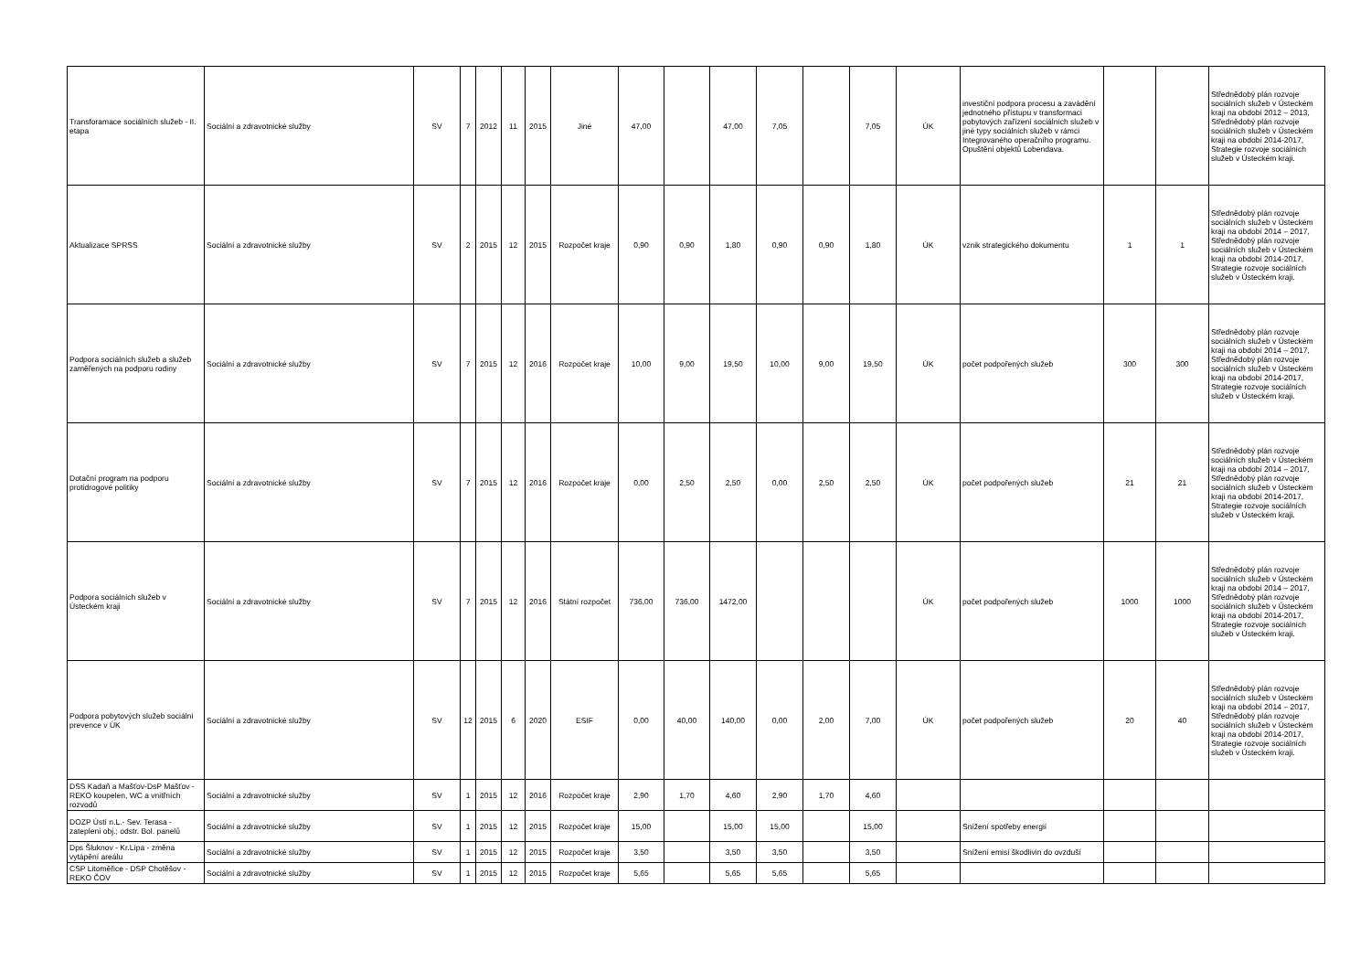| Transforamace sociálních služeb - II. etapa | Sociální a zdravotnické služby | SV | 7 | 2012 | 11 | 2015 | Jiné | 47,00 | | 47,00 | 7,05 | | 7,05 | ÚK | investiční podpora procesu a zavádění jednotného přístupu v transformaci pobytových zařízení sociálních služeb v jiné typy sociálních služeb v rámci Integrovaného operačního programu. Opuštění objektů Lobendava. | | | Střednědobý plán rozvoje sociálních služeb v Ústeckém kraji na období 2012 – 2013, Střednědobý plán rozvoje sociálních služeb v Ústeckém kraji na období 2014-2017, Strategie rozvoje sociálních služeb v Ústeckém kraji. |
| Aktualizace SPRSS | Sociální a zdravotnické služby | SV | 2 | 2015 | 12 | 2015 | Rozpočet kraje | 0,90 | 0,90 | 1,80 | 0,90 | 0,90 | 1,80 | ÚK | vznik strategického dokumentu | 1 | 1 | Střednědobý plán rozvoje sociálních služeb v Ústeckém kraji na období 2014 – 2017, Střednědobý plán rozvoje sociálních služeb v Ústeckém kraji na období 2014-2017, Strategie rozvoje sociálních služeb v Ústeckém kraji. |
| Podpora sociálních služeb a služeb zaměřených na podporu rodiny | Sociální a zdravotnické služby | SV | 7 | 2015 | 12 | 2016 | Rozpočet kraje | 10,00 | 9,00 | 19,50 | 10,00 | 9,00 | 19,50 | ÚK | počet podpořených služeb | 300 | 300 | Střednědobý plán rozvoje sociálních služeb v Ústeckém kraji na období 2014 – 2017, Střednědobý plán rozvoje sociálních služeb v Ústeckém kraji na období 2014-2017, Strategie rozvoje sociálních služeb v Ústeckém kraji. |
| Dotační program na podporu protidrogové politiky | Sociální a zdravotnické služby | SV | 7 | 2015 | 12 | 2016 | Rozpočet kraje | 0,00 | 2,50 | 2,50 | 0,00 | 2,50 | 2,50 | ÚK | počet podpořených služeb | 21 | 21 | Střednědobý plán rozvoje sociálních služeb v Ústeckém kraji na období 2014 – 2017, Střednědobý plán rozvoje sociálních služeb v Ústeckém kraji na období 2014-2017, Strategie rozvoje sociálních služeb v Ústeckém kraji. |
| Podpora sociálních služeb v Ústeckém kraji | Sociální a zdravotnické služby | SV | 7 | 2015 | 12 | 2016 | Státní rozpočet | 736,00 | 736,00 | 1472,00 | | | | ÚK | počet podpořených služeb | 1000 | 1000 | Střednědobý plán rozvoje sociálních služeb v Ústeckém kraji na období 2014 – 2017, Střednědobý plán rozvoje sociálních služeb v Ústeckém kraji na období 2014-2017, Strategie rozvoje sociálních služeb v Ústeckém kraji. |
| Podpora pobytových služeb sociální prevence v ÚK | Sociální a zdravotnické služby | SV | 12 | 2015 | 6 | 2020 | ESIF | 0,00 | 40,00 | 140,00 | 0,00 | 2,00 | 7,00 | ÚK | počet podpořených služeb | 20 | 40 | Střednědobý plán rozvoje sociálních služeb v Ústeckém kraji na období 2014 – 2017, Střednědobý plán rozvoje sociálních služeb v Ústeckém kraji na období 2014-2017, Strategie rozvoje sociálních služeb v Ústeckém kraji. |
| DSS Kadaň a Mašťov-DsP Mašťov - REKO koupelen, WC a vnitřních rozvodů | Sociální a zdravotnické služby | SV | 1 | 2015 | 12 | 2016 | Rozpočet kraje | 2,90 | 1,70 | 4,60 | 2,90 | 1,70 | 4,60 | | | | | |
| DOZP Ústí n.L.- Sev. Terasa - zateplení obj.; odstr. Bol. panelů | Sociální a zdravotnické služby | SV | 1 | 2015 | 12 | 2015 | Rozpočet kraje | 15,00 | | 15,00 | 15,00 | | 15,00 | | Snížení spotřeby energií | | | |
| Dps Šluknov - Kr.Lípa - změna vytápění areálu | Sociální a zdravotnické služby | SV | 1 | 2015 | 12 | 2015 | Rozpočet kraje | 3,50 | | 3,50 | 3,50 | | 3,50 | | Snížení emisí škodlivin do ovzduší | | | |
| CSP Litoměřice - DSP Chotěšov - REKO ČOV | Sociální a zdravotnické služby | SV | 1 | 2015 | 12 | 2015 | Rozpočet kraje | 5,65 | | 5,65 | 5,65 | | 5,65 | | | | | |